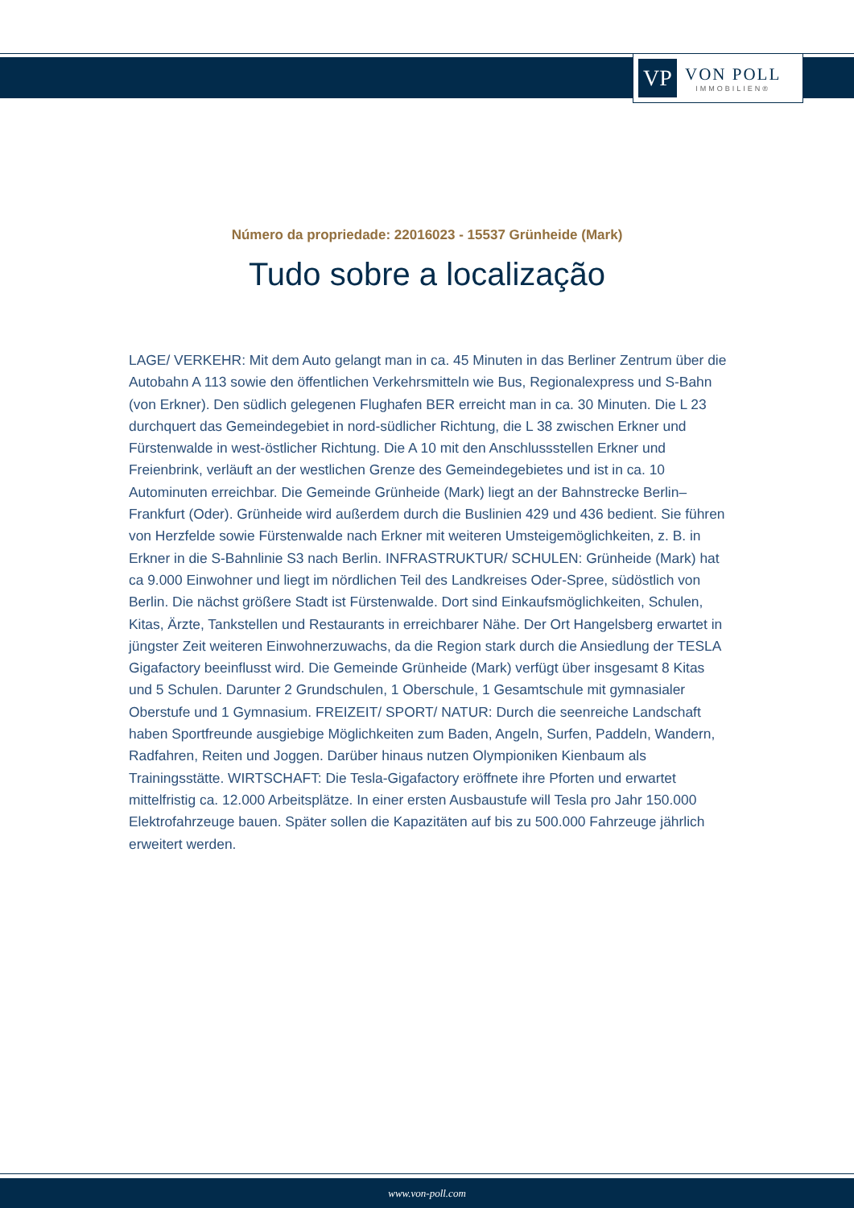VP
VON POLL
IMMOBILIEN®
Número da propriedade: 22016023 - 15537 Grünheide (Mark)
Tudo sobre a localização
LAGE/ VERKEHR: Mit dem Auto gelangt man in ca. 45 Minuten in das Berliner Zentrum über die Autobahn A 113 sowie den öffentlichen Verkehrsmitteln wie Bus, Regionalexpress und S-Bahn (von Erkner). Den südlich gelegenen Flughafen BER erreicht man in ca. 30 Minuten. Die L 23 durchquert das Gemeindegebiet in nord-südlicher Richtung, die L 38 zwischen Erkner und Fürstenwalde in west-östlicher Richtung. Die A 10 mit den Anschlussstellen Erkner und Freienbrink, verläuft an der westlichen Grenze des Gemeindegebietes und ist in ca. 10 Autominuten erreichbar. Die Gemeinde Grünheide (Mark) liegt an der Bahnstrecke Berlin–Frankfurt (Oder). Grünheide wird außerdem durch die Buslinien 429 und 436 bedient. Sie führen von Herzfelde sowie Fürstenwalde nach Erkner mit weiteren Umsteigemöglichkeiten, z. B. in Erkner in die S-Bahnlinie S3 nach Berlin. INFRASTRUKTUR/ SCHULEN: Grünheide (Mark) hat ca 9.000 Einwohner und liegt im nördlichen Teil des Landkreises Oder-Spree, südöstlich von Berlin. Die nächst größere Stadt ist Fürstenwalde. Dort sind Einkaufsmöglichkeiten, Schulen, Kitas, Ärzte, Tankstellen und Restaurants in erreichbarer Nähe. Der Ort Hangelsberg erwartet in jüngster Zeit weiteren Einwohnerzuwachs, da die Region stark durch die Ansiedlung der TESLA Gigafactory beeinflusst wird. Die Gemeinde Grünheide (Mark) verfügt über insgesamt 8 Kitas und 5 Schulen. Darunter 2 Grundschulen, 1 Oberschule, 1 Gesamtschule mit gymnasialer Oberstufe und 1 Gymnasium. FREIZEIT/ SPORT/ NATUR: Durch die seenreiche Landschaft haben Sportfreunde ausgiebige Möglichkeiten zum Baden, Angeln, Surfen, Paddeln, Wandern, Radfahren, Reiten und Joggen. Darüber hinaus nutzen Olympioniken Kienbaum als Trainingsstätte. WIRTSCHAFT: Die Tesla-Gigafactory eröffnete ihre Pforten und erwartet mittelfristig ca. 12.000 Arbeitsplätze. In einer ersten Ausbaustufe will Tesla pro Jahr 150.000 Elektrofahrzeuge bauen. Später sollen die Kapazitäten auf bis zu 500.000 Fahrzeuge jährlich erweitert werden.
www.von-poll.com